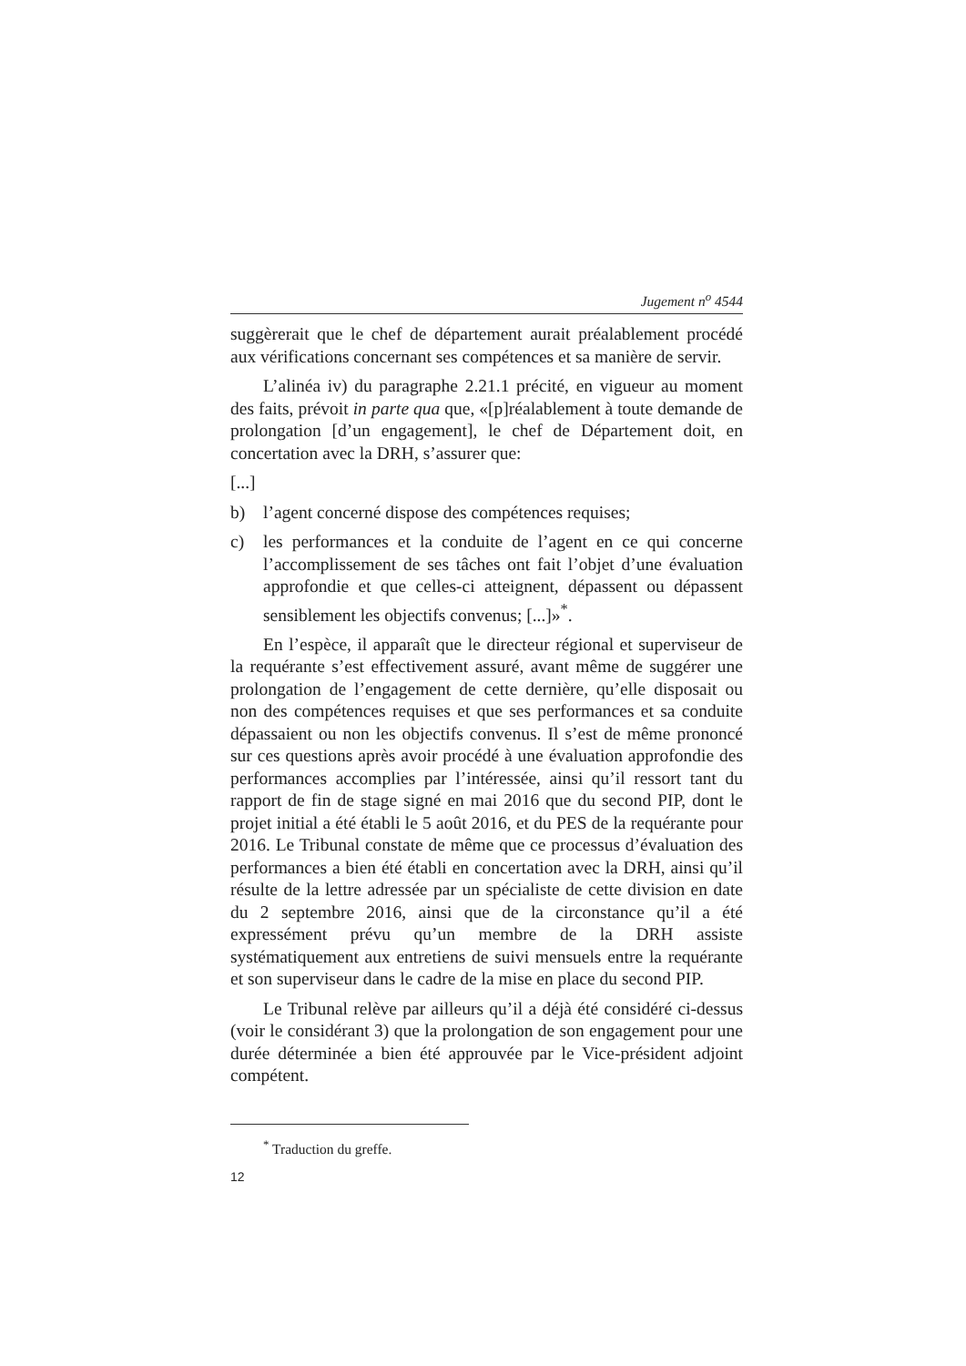Jugement n<sup>o</sup> 4544
suggèrerait que le chef de département aurait préalablement procédé aux vérifications concernant ses compétences et sa manière de servir.
L’alinéa iv) du paragraphe 2.21.1 précité, en vigueur au moment des faits, prévoit in parte qua que, «[p]réalablement à toute demande de prolongation [d’un engagement], le chef de Département doit, en concertation avec la DRH, s’assurer que:
[...]
b) l’agent concerné dispose des compétences requises;
c) les performances et la conduite de l’agent en ce qui concerne l’accomplissement de ses tâches ont fait l’objet d’une évaluation approfondie et que celles-ci atteignent, dépassent ou dépassent sensiblement les objectifs convenus; [...]»<sup>*</sup>.
En l’espèce, il apparaît que le directeur régional et superviseur de la requérante s’est effectivement assuré, avant même de suggérer une prolongation de l’engagement de cette dernière, qu’elle disposait ou non des compétences requises et que ses performances et sa conduite dépassaient ou non les objectifs convenus. Il s’est de même prononcé sur ces questions après avoir procédé à une évaluation approfondie des performances accomplies par l’intéressée, ainsi qu’il ressort tant du rapport de fin de stage signé en mai 2016 que du second PIP, dont le projet initial a été établi le 5 août 2016, et du PES de la requérante pour 2016. Le Tribunal constate de même que ce processus d’évaluation des performances a bien été établi en concertation avec la DRH, ainsi qu’il résulte de la lettre adressée par un spécialiste de cette division en date du 2 septembre 2016, ainsi que de la circonstance qu’il a été expressément prévu qu’un membre de la DRH assiste systématiquement aux entretiens de suivi mensuels entre la requérante et son superviseur dans le cadre de la mise en place du second PIP.
Le Tribunal relève par ailleurs qu’il a déjà été considéré ci-dessus (voir le considérant 3) que la prolongation de son engagement pour une durée déterminée a bien été approuvée par le Vice-président adjoint compétent.
<sup>*</sup> Traduction du greffe.
12